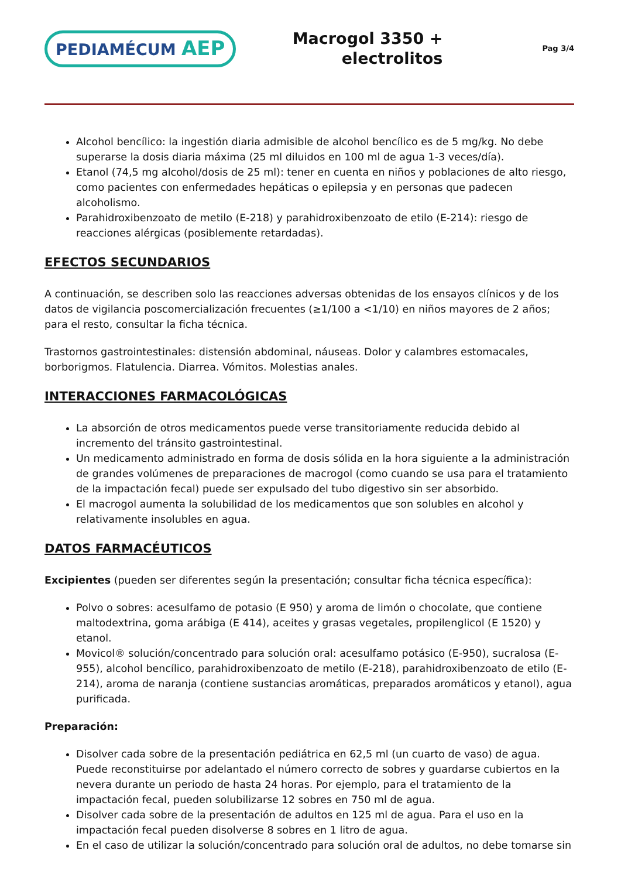PEDIAMÉCUM AEP
Macrogol 3350 +
electrolitos
Pag 3/4
Alcohol bencílico: la ingestión diaria admisible de alcohol bencílico es de 5 mg/kg. No debe superarse la dosis diaria máxima (25 ml diluidos en 100 ml de agua 1-3 veces/día).
Etanol (74,5 mg alcohol/dosis de 25 ml): tener en cuenta en niños y poblaciones de alto riesgo, como pacientes con enfermedades hepáticas o epilepsia y en personas que padecen alcoholismo.
Parahidroxibenzoato de metilo (E-218) y parahidroxibenzoato de etilo (E-214): riesgo de reacciones alérgicas (posiblemente retardadas).
EFECTOS SECUNDARIOS
A continuación, se describen solo las reacciones adversas obtenidas de los ensayos clínicos y de los datos de vigilancia poscomercialización frecuentes (≥1/100 a <1/10) en niños mayores de 2 años; para el resto, consultar la ficha técnica.
Trastornos gastrointestinales: distensión abdominal, náuseas. Dolor y calambres estomacales, borborigmos. Flatulencia. Diarrea. Vómitos. Molestias anales.
INTERACCIONES FARMACOLÓGICAS
La absorción de otros medicamentos puede verse transitoriamente reducida debido al incremento del tránsito gastrointestinal.
Un medicamento administrado en forma de dosis sólida en la hora siguiente a la administración de grandes volúmenes de preparaciones de macrogol (como cuando se usa para el tratamiento de la impactación fecal) puede ser expulsado del tubo digestivo sin ser absorbido.
El macrogol aumenta la solubilidad de los medicamentos que son solubles en alcohol y relativamente insolubles en agua.
DATOS FARMACÉUTICOS
Excipientes (pueden ser diferentes según la presentación; consultar ficha técnica específica):
Polvo o sobres: acesulfamo de potasio (E 950) y aroma de limón o chocolate, que contiene maltodextrina, goma arábiga (E 414), aceites y grasas vegetales, propilenglicol (E 1520) y etanol.
Movicol® solución/concentrado para solución oral: acesulfamo potásico (E-950), sucralosa (E-955), alcohol bencílico, parahidroxibenzoato de metilo (E-218), parahidroxibenzoato de etilo (E-214), aroma de naranja (contiene sustancias aromáticas, preparados aromáticos y etanol), agua purificada.
Preparación:
Disolver cada sobre de la presentación pediátrica en 62,5 ml (un cuarto de vaso) de agua. Puede reconstituirse por adelantado el número correcto de sobres y guardarse cubiertos en la nevera durante un periodo de hasta 24 horas. Por ejemplo, para el tratamiento de la impactación fecal, pueden solubilizarse 12 sobres en 750 ml de agua.
Disolver cada sobre de la presentación de adultos en 125 ml de agua. Para el uso en la impactación fecal pueden disolverse 8 sobres en 1 litro de agua.
En el caso de utilizar la solución/concentrado para solución oral de adultos, no debe tomarse sin